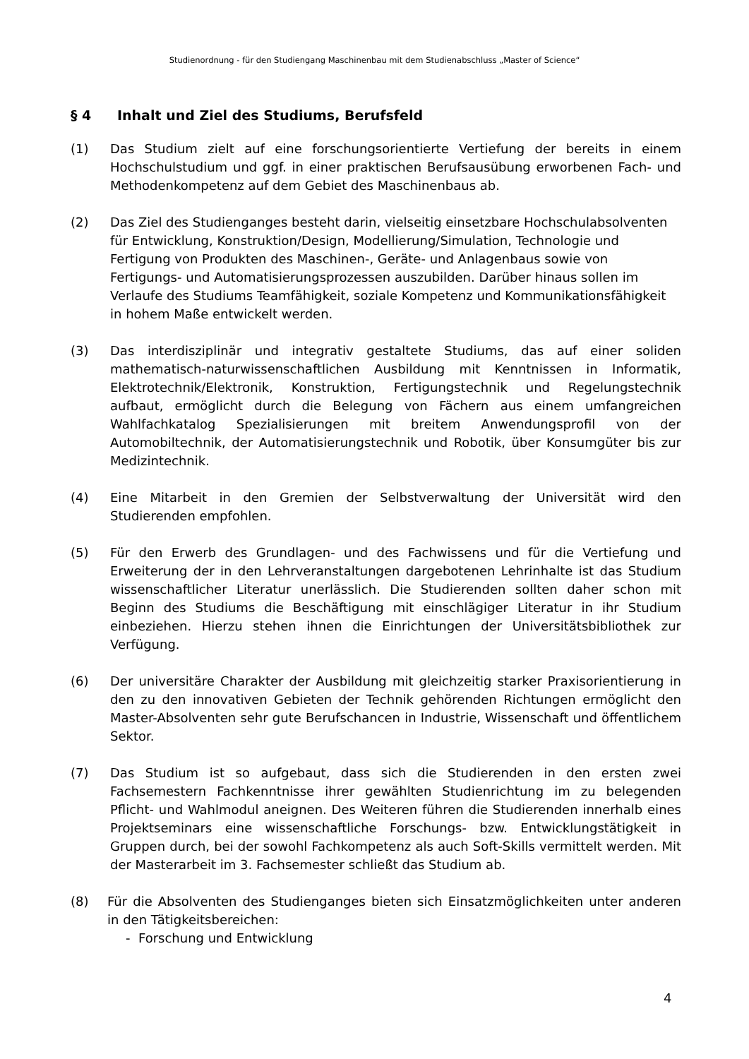Studienordnung - für den Studiengang Maschinenbau mit dem Studienabschluss „Master of Science“
§ 4 Inhalt und Ziel des Studiums, Berufsfeld
(1) Das Studium zielt auf eine forschungsorientierte Vertiefung der bereits in einem Hochschulstudium und ggf. in einer praktischen Berufsausübung erworbenen Fach- und Methodenkompetenz auf dem Gebiet des Maschinenbaus ab.
(2) Das Ziel des Studienganges besteht darin, vielseitig einsetzbare Hochschulabsolventen für Entwicklung, Konstruktion/Design, Modellierung/Simulation, Technologie und Fertigung von Produkten des Maschinen-, Geräte- und Anlagenbaus sowie von Fertigungs- und Automatisierungsprozessen auszubilden. Darüber hinaus sollen im Verlaufe des Studiums Teamfähigkeit, soziale Kompetenz und Kommunikationsfähigkeit in hohem Maße entwickelt werden.
(3) Das interdisziplinär und integrativ gestaltete Studiums, das auf einer soliden mathematisch-naturwissenschaftlichen Ausbildung mit Kenntnissen in Informatik, Elektrotechnik/Elektronik, Konstruktion, Fertigungstechnik und Regelungstechnik aufbaut, ermöglicht durch die Belegung von Fächern aus einem umfangreichen Wahlfachkatalog Spezialisierungen mit breitem Anwendungsprofil von der Automobiltechnik, der Automatisierungstechnik und Robotik, über Konsumgüter bis zur Medizintechnik.
(4) Eine Mitarbeit in den Gremien der Selbstverwaltung der Universität wird den Studierenden empfohlen.
(5) Für den Erwerb des Grundlagen- und des Fachwissens und für die Vertiefung und Erweiterung der in den Lehrveranstaltungen dargebotenen Lehrinhalte ist das Studium wissenschaftlicher Literatur unerlässlich. Die Studierenden sollten daher schon mit Beginn des Studiums die Beschäftigung mit einschlägiger Literatur in ihr Studium einbeziehen. Hierzu stehen ihnen die Einrichtungen der Universitätsbibliothek zur Verfügung.
(6) Der universitäre Charakter der Ausbildung mit gleichzeitig starker Praxisorientierung in den zu den innovativen Gebieten der Technik gehörenden Richtungen ermöglicht den Master-Absolventen sehr gute Berufschancen in Industrie, Wissenschaft und öffentlichem Sektor.
(7) Das Studium ist so aufgebaut, dass sich die Studierenden in den ersten zwei Fachsemestern Fachkenntnisse ihrer gewählten Studienrichtung im zu belegenden Pflicht- und Wahlmodul aneignen. Des Weiteren führen die Studierenden innerhalb eines Projektseminars eine wissenschaftliche Forschungs- bzw. Entwicklungstätigkeit in Gruppen durch, bei der sowohl Fachkompetenz als auch Soft-Skills vermittelt werden. Mit der Masterarbeit im 3. Fachsemester schließt das Studium ab.
(8) Für die Absolventen des Studienganges bieten sich Einsatzmöglichkeiten unter anderen in den Tätigkeitsbereichen:
- Forschung und Entwicklung
4